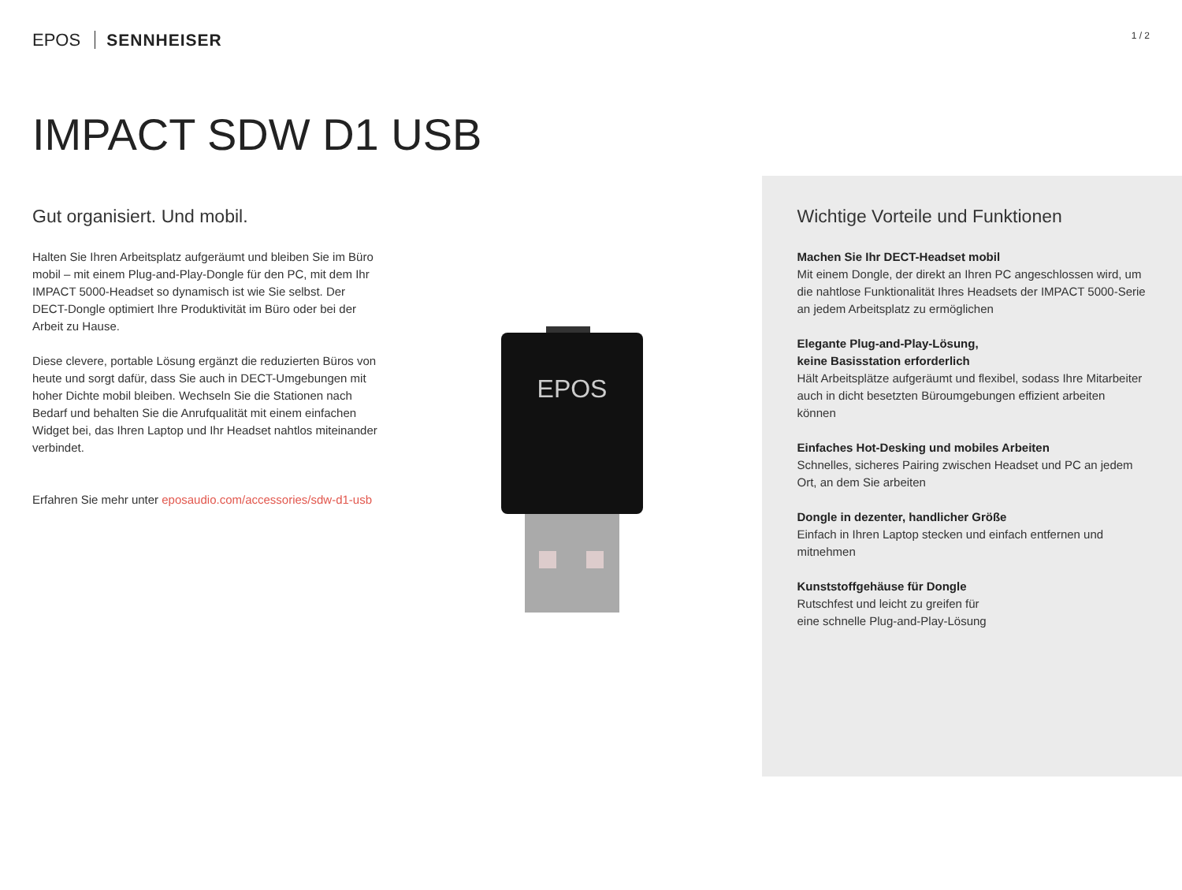EPOS SENNHEISER
1 / 2
IMPACT SDW D1 USB
Gut organisiert. Und mobil.
Halten Sie Ihren Arbeitsplatz aufgeräumt und bleiben Sie im Büro mobil – mit einem Plug-and-Play-Dongle für den PC, mit dem Ihr IMPACT 5000-Headset so dynamisch ist wie Sie selbst. Der DECT-Dongle optimiert Ihre Produktivität im Büro oder bei der Arbeit zu Hause.
Diese clevere, portable Lösung ergänzt die reduzierten Büros von heute und sorgt dafür, dass Sie auch in DECT-Umgebungen mit hoher Dichte mobil bleiben. Wechseln Sie die Stationen nach Bedarf und behalten Sie die Anrufqualität mit einem einfachen Widget bei, das Ihren Laptop und Ihr Headset nahtlos miteinander verbindet.
Erfahren Sie mehr unter eposaudio.com/accessories/sdw-d1-usb
EPOS
Wichtige Vorteile und Funktionen
Machen Sie Ihr DECT-Headset mobil
Mit einem Dongle, der direkt an Ihren PC angeschlossen wird, um die nahtlose Funktionalität Ihres Headsets der IMPACT 5000-Serie an jedem Arbeitsplatz zu ermöglichen
Elegante Plug-and-Play-Lösung,
keine Basisstation erforderlich
Hält Arbeitsplätze aufgeräumt und flexibel, sodass Ihre Mitarbeiter auch in dicht besetzten Büroumgebungen effizient arbeiten können
Einfaches Hot-Desking und mobiles Arbeiten
Schnelles, sicheres Pairing zwischen Headset und PC an jedem Ort, an dem Sie arbeiten
Dongle in dezenter, handlicher Größe
Einfach in Ihren Laptop stecken und einfach entfernen und mitnehmen
Kunststoffgehäuse für Dongle
Rutschfest und leicht zu greifen für
eine schnelle Plug-and-Play-Lösung